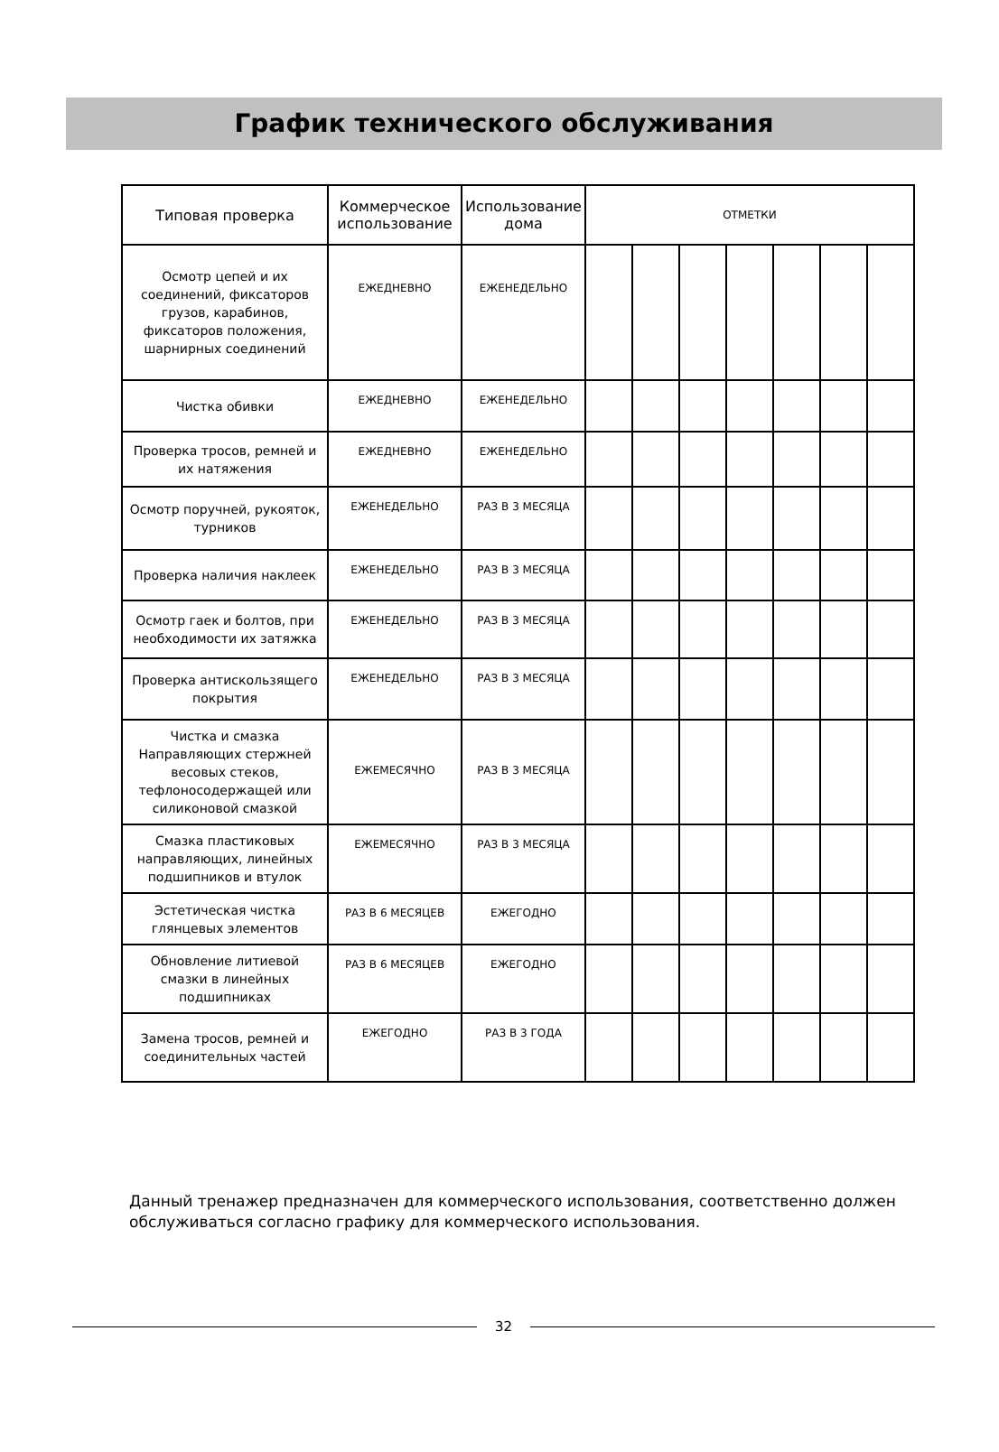График технического обслуживания
| Типовая проверка | Коммерческое использование | Использование дома | ОТМЕТКИ | | | | | | |
| --- | --- | --- | --- | --- | --- | --- | --- | --- | --- |
| Осмотр цепей и их соединений, фиксаторов грузов, карабинов, фиксаторов положения, шарнирных соединений | ЕЖЕДНЕВНО | ЕЖЕНЕДЕЛЬНО | | | | | | | |
| Чистка обивки | ЕЖЕДНЕВНО | ЕЖЕНЕДЕЛЬНО | | | | | | | |
| Проверка тросов, ремней и их натяжения | ЕЖЕДНЕВНО | ЕЖЕНЕДЕЛЬНО | | | | | | | |
| Осмотр поручней, рукояток, турников | ЕЖЕНЕДЕЛЬНО | РАЗ В 3 МЕСЯЦА | | | | | | | |
| Проверка наличия наклеек | ЕЖЕНЕДЕЛЬНО | РАЗ В 3 МЕСЯЦА | | | | | | | |
| Осмотр гаек и болтов, при необходимости их затяжка | ЕЖЕНЕДЕЛЬНО | РАЗ В 3 МЕСЯЦА | | | | | | | |
| Проверка антискользящего покрытия | ЕЖЕНЕДЕЛЬНО | РАЗ В 3 МЕСЯЦА | | | | | | | |
| Чистка и смазка Направляющих стержней весовых стеков, тефлоносодержащей или силиконовой смазкой | ЕЖЕМЕСЯЧНО | РАЗ В 3 МЕСЯЦА | | | | | | | |
| Смазка пластиковых направляющих, линейных подшипников и втулок | ЕЖЕМЕСЯЧНО | РАЗ В 3 МЕСЯЦА | | | | | | | |
| Эстетическая чистка глянцевых элементов | РАЗ В 6 МЕСЯЦЕВ | ЕЖЕГОДНО | | | | | | | |
| Обновление литиевой смазки в линейных подшипниках | РАЗ В 6 МЕСЯЦЕВ | ЕЖЕГОДНО | | | | | | | |
| Замена тросов, ремней и соединительных частей | ЕЖЕГОДНО | РАЗ В 3 ГОДА | | | | | | | |
Данный тренажер предназначен для коммерческого использования, соответственно должен обслуживаться согласно графику для коммерческого использования.
32